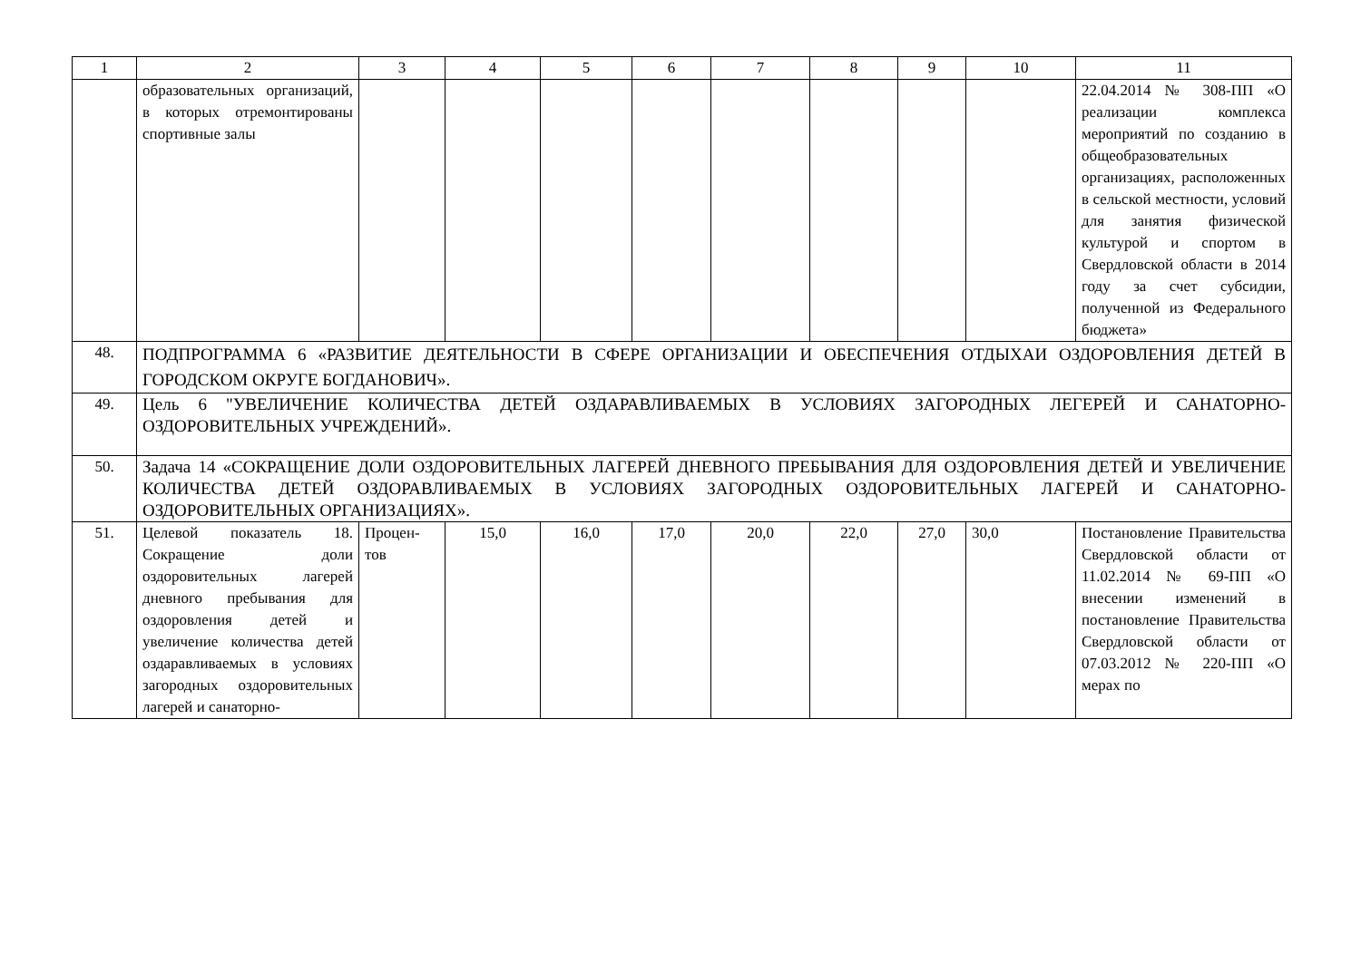| 1 | 2 | 3 | 4 | 5 | 6 | 7 | 8 | 9 | 10 | 11 |
| --- | --- | --- | --- | --- | --- | --- | --- | --- | --- | --- |
| | образовательных организаций, в которых отремонтированы спортивные залы | | | | | | | | | 22.04.2014 № 308-ПП «О реализации комплекса мероприятий по созданию в общеобразовательных организациях, расположенных в сельской местности, условий для занятия физической культурой и спортом в Свердловской области в 2014 году за счет субсидии, полученной из Федерального бюджета» |
| 48. | ПОДПРОГРАММА 6 «РАЗВИТИЕ ДЕЯТЕЛЬНОСТИ В СФЕРЕ ОРГАНИЗАЦИИ И ОБЕСПЕЧЕНИЯ ОТДЫХАИ ОЗДОРОВЛЕНИЯ ДЕТЕЙ В ГОРОДСКОМ ОКРУГЕ БОГДАНОВИЧ». | | | | | | | | | |
| 49. | Цель 6 "УВЕЛИЧЕНИЕ КОЛИЧЕСТВА ДЕТЕЙ ОЗДАРАВЛИВАЕМЫХ В УСЛОВИЯХ ЗАГОРОДНЫХ ЛЕГЕРЕЙ И САНАТОРНО-ОЗДОРОВИТЕЛЬНЫХ УЧРЕЖДЕНИЙ». | | | | | | | | | |
| 50. | Задача 14 «СОКРАЩЕНИЕ ДОЛИ ОЗДОРОВИТЕЛЬНЫХ ЛАГЕРЕЙ ДНЕВНОГО ПРЕБЫВАНИЯ ДЛЯ ОЗДОРОВЛЕНИЯ ДЕТЕЙ И УВЕЛИЧЕНИЕ КОЛИЧЕСТВА ДЕТЕЙ ОЗДОРАВЛИВАЕМЫХ В УСЛОВИЯХ ЗАГОРОДНЫХ ОЗДОРОВИТЕЛЬНЫХ ЛАГЕРЕЙ И САНАТОРНО-ОЗДОРОВИТЕЛЬНЫХ ОРГАНИЗАЦИЯХ». | | | | | | | | | |
| 51. | Целевой показатель 18. Сокращение доли оздоровительных лагерей дневного пребывания для оздоровления детей и увеличение количества детей оздаравливаемых в условиях загородных оздоровительных лагерей и санаторно- | Процен-тов | 15,0 | 16,0 | 17,0 | 20,0 | 22,0 | 27,0 | 30,0 | Постановление Правительства Свердловской области от 11.02.2014 № 69-ПП «О внесении изменений в постановление Правительства Свердловской области от 07.03.2012 № 220-ПП «О мерах по |